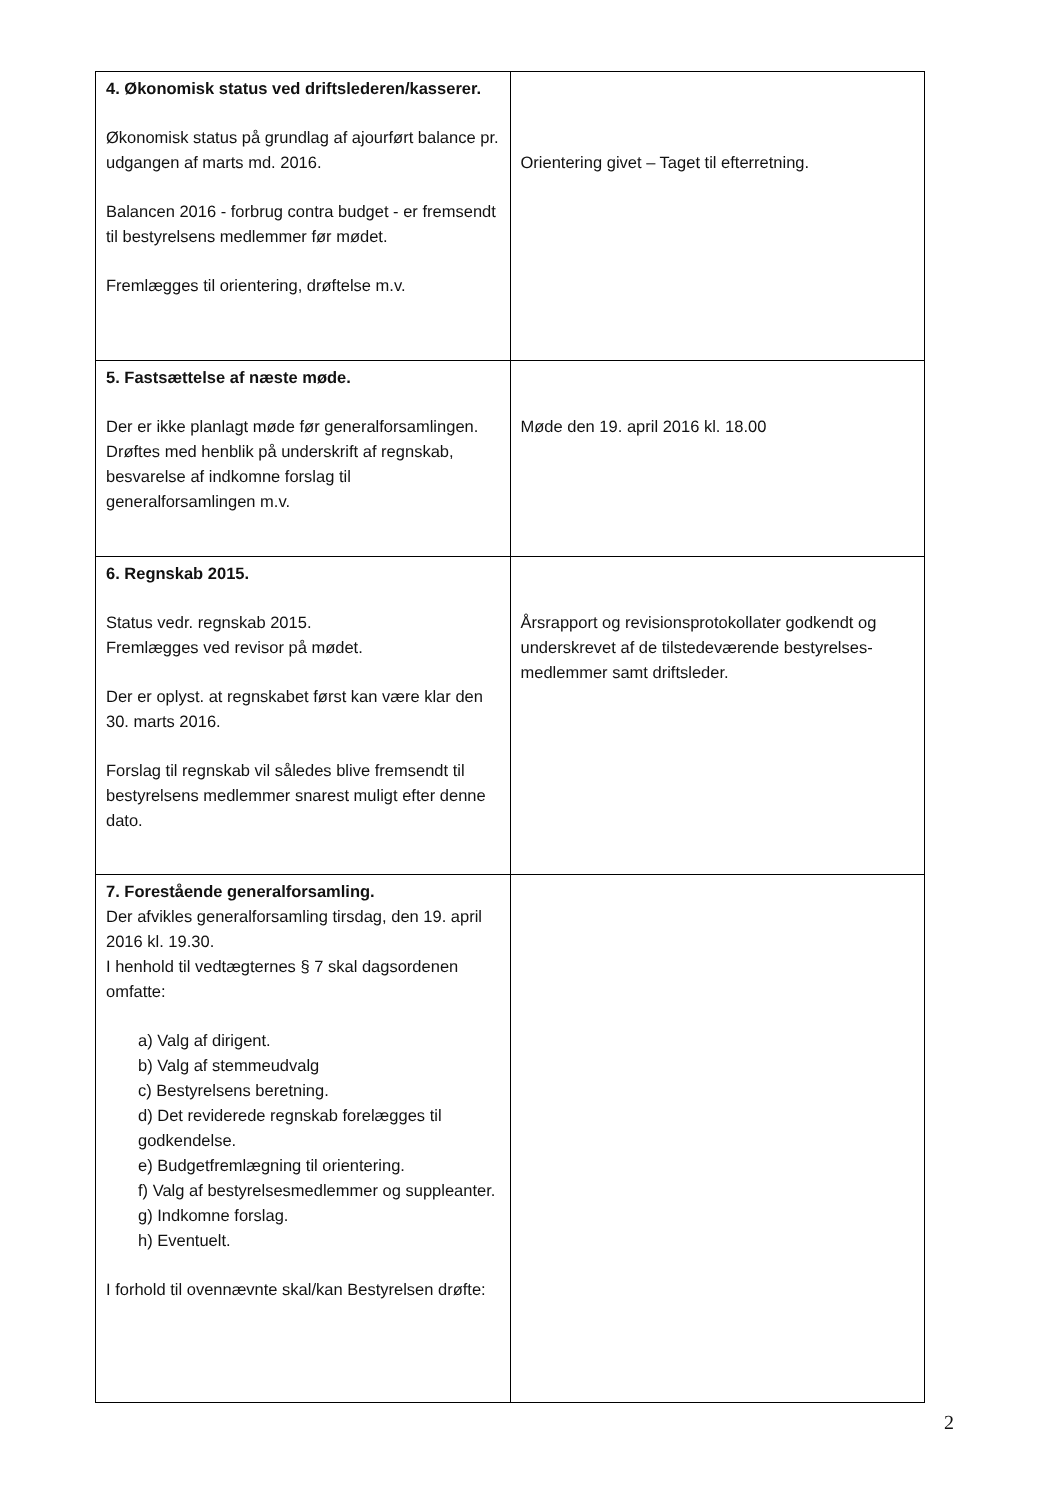| 4. Økonomisk status ved driftslederen/kasserer. Økonomisk status på grundlag af ajourført balance pr. udgangen af marts md. 2016. Balancen 2016 - forbrug contra budget - er fremsendt til bestyrelsens medlemmer før mødet. Fremlægges til orientering, drøftelse m.v. | Orientering givet – Taget til efterretning. |
| 5. Fastsættelse af næste møde. Der er ikke planlagt møde før generalforsamlingen. Drøftes med henblik på underskrift af regnskab, besvarelse af indkomne forslag til generalforsamlingen m.v. | Møde den 19. april 2016 kl. 18.00 |
| 6. Regnskab 2015. Status vedr. regnskab 2015. Fremlægges ved revisor på mødet. Der er oplyst. at regnskabet først kan være klar den 30. marts 2016. Forslag til regnskab vil således blive fremsendt til bestyrelsens medlemmer snarest muligt efter denne dato. | Årsrapport og revisionsprotokollater godkendt og underskrevet af de tilstedeværende bestyrelses-medlemmer samt driftsleder. |
| 7. Forestående generalforsamling. Der afvikles generalforsamling tirsdag, den 19. april 2016 kl. 19.30. I henhold til vedtægternes § 7 skal dagsordenen omfatte: a) Valg af dirigent. b) Valg af stemmeudvalg c) Bestyrelsens beretning. d) Det reviderede regnskab forelægges til godkendelse. e) Budgetfremlægning til orientering. f) Valg af bestyrelsesmedlemmer og suppleanter. g) Indkomne forslag. h) Eventuelt. I forhold til ovennævnte skal/kan Bestyrelsen drøfte: | |
2